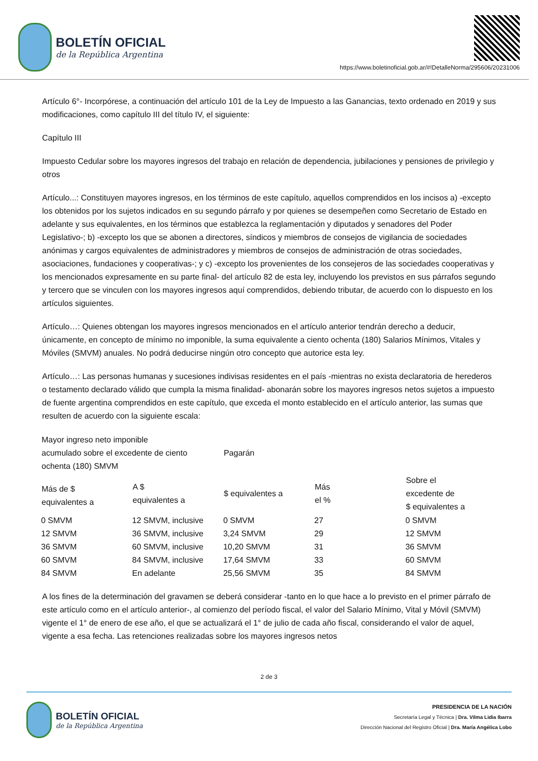BOLETÍN OFICIAL
de la República Argentina
https://www.boletinoficial.gob.ar/#!DetalleNorma/295606/20231006
Artículo 6°- Incorpórese, a continuación del artículo 101 de la Ley de Impuesto a las Ganancias, texto ordenado en 2019 y sus modificaciones, como capítulo III del título IV, el siguiente:
Capítulo III
Impuesto Cedular sobre los mayores ingresos del trabajo en relación de dependencia, jubilaciones y pensiones de privilegio y otros
Artículo...: Constituyen mayores ingresos, en los términos de este capítulo, aquellos comprendidos en los incisos a) -excepto los obtenidos por los sujetos indicados en su segundo párrafo y por quienes se desempeñen como Secretario de Estado en adelante y sus equivalentes, en los términos que establezca la reglamentación y diputados y senadores del Poder Legislativo-; b) -excepto los que se abonen a directores, síndicos y miembros de consejos de vigilancia de sociedades anónimas y cargos equivalentes de administradores y miembros de consejos de administración de otras sociedades, asociaciones, fundaciones y cooperativas-; y c) -excepto los provenientes de los consejeros de las sociedades cooperativas y los mencionados expresamente en su parte final- del artículo 82 de esta ley, incluyendo los previstos en sus párrafos segundo y tercero que se vinculen con los mayores ingresos aquí comprendidos, debiendo tributar, de acuerdo con lo dispuesto en los artículos siguientes.
Artículo…: Quienes obtengan los mayores ingresos mencionados en el artículo anterior tendrán derecho a deducir, únicamente, en concepto de mínimo no imponible, la suma equivalente a ciento ochenta (180) Salarios Mínimos, Vitales y Móviles (SMVM) anuales. No podrá deducirse ningún otro concepto que autorice esta ley.
Artículo…: Las personas humanas y sucesiones indivisas residentes en el país -mientras no exista declaratoria de herederos o testamento declarado válido que cumpla la misma finalidad- abonarán sobre los mayores ingresos netos sujetos a impuesto de fuente argentina comprendidos en este capítulo, que exceda el monto establecido en el artículo anterior, las sumas que resulten de acuerdo con la siguiente escala:
| Mayor ingreso neto imponible acumulado sobre el excedente de ciento ochenta (180) SMVM | | Pagarán | | |
| --- | --- | --- | --- | --- |
| Más de $ equivalentes a | A $ equivalentes a | $ equivalentes a | Más el % | Sobre el excedente de $ equivalentes a |
| 0 SMVM | 12 SMVM, inclusive | 0 SMVM | 27 | 0 SMVM |
| 12 SMVM | 36 SMVM, inclusive | 3,24 SMVM | 29 | 12 SMVM |
| 36 SMVM | 60 SMVM, inclusive | 10,20 SMVM | 31 | 36 SMVM |
| 60 SMVM | 84 SMVM, inclusive | 17,64 SMVM | 33 | 60 SMVM |
| 84 SMVM | En adelante | 25,56 SMVM | 35 | 84 SMVM |
A los fines de la determinación del gravamen se deberá considerar -tanto en lo que hace a lo previsto en el primer párrafo de este artículo como en el artículo anterior-, al comienzo del período fiscal, el valor del Salario Mínimo, Vital y Móvil (SMVM) vigente el 1° de enero de ese año, el que se actualizará el 1° de julio de cada año fiscal, considerando el valor de aquel, vigente a esa fecha. Las retenciones realizadas sobre los mayores ingresos netos
2 de 3
BOLETÍN OFICIAL
de la República Argentina
PRESIDENCIA DE LA NACIÓN
Secretaría Legal y Técnica | Dra. Vilma Lidia Ibarra
Dirección Nacional del Registro Oficial | Dra. María Angélica Lobo